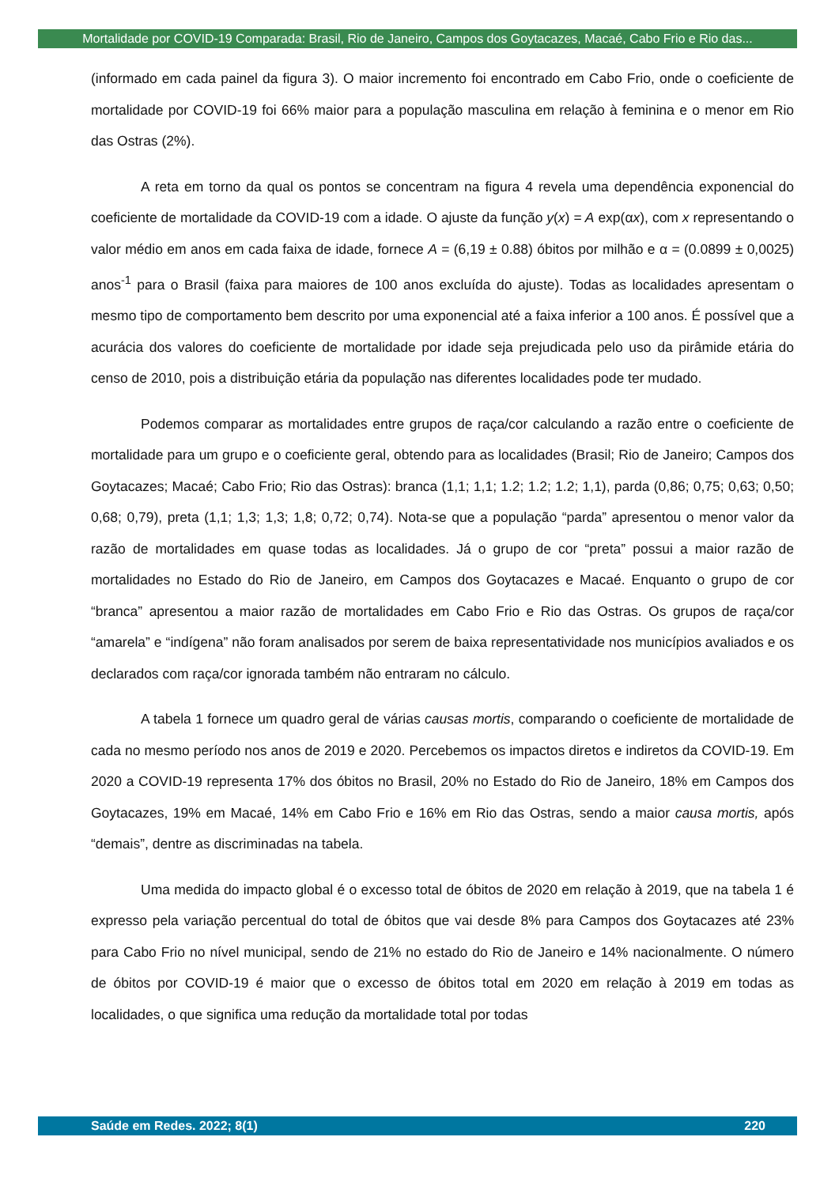Mortalidade por COVID-19 Comparada: Brasil, Rio de Janeiro, Campos dos Goytacazes, Macaé, Cabo Frio e Rio das...
(informado em cada painel da figura 3). O maior incremento foi encontrado em Cabo Frio, onde o coeficiente de mortalidade por COVID-19 foi 66% maior para a população masculina em relação à feminina e o menor em Rio das Ostras (2%).
A reta em torno da qual os pontos se concentram na figura 4 revela uma dependência exponencial do coeficiente de mortalidade da COVID-19 com a idade. O ajuste da função y(x) = A exp(αx), com x representando o valor médio em anos em cada faixa de idade, fornece A = (6,19 ± 0.88) óbitos por milhão e α = (0.0899 ± 0,0025) anos<sup>-1</sup> para o Brasil (faixa para maiores de 100 anos excluída do ajuste). Todas as localidades apresentam o mesmo tipo de comportamento bem descrito por uma exponencial até a faixa inferior a 100 anos. É possível que a acurácia dos valores do coeficiente de mortalidade por idade seja prejudicada pelo uso da pirâmide etária do censo de 2010, pois a distribuição etária da população nas diferentes localidades pode ter mudado.
Podemos comparar as mortalidades entre grupos de raça/cor calculando a razão entre o coeficiente de mortalidade para um grupo e o coeficiente geral, obtendo para as localidades (Brasil; Rio de Janeiro; Campos dos Goytacazes; Macaé; Cabo Frio; Rio das Ostras): branca (1,1; 1,1; 1.2; 1.2; 1.2; 1,1), parda (0,86; 0,75; 0,63; 0,50; 0,68; 0,79), preta (1,1; 1,3; 1,3; 1,8; 0,72; 0,74). Nota-se que a população “parda” apresentou o menor valor da razão de mortalidades em quase todas as localidades. Já o grupo de cor “preta” possui a maior razão de mortalidades no Estado do Rio de Janeiro, em Campos dos Goytacazes e Macaé. Enquanto o grupo de cor “branca” apresentou a maior razão de mortalidades em Cabo Frio e Rio das Ostras. Os grupos de raça/cor “amarela” e “indígena” não foram analisados por serem de baixa representatividade nos municípios avaliados e os declarados com raça/cor ignorada também não entraram no cálculo.
A tabela 1 fornece um quadro geral de várias causas mortis, comparando o coeficiente de mortalidade de cada no mesmo período nos anos de 2019 e 2020. Percebemos os impactos diretos e indiretos da COVID-19. Em 2020 a COVID-19 representa 17% dos óbitos no Brasil, 20% no Estado do Rio de Janeiro, 18% em Campos dos Goytacazes, 19% em Macaé, 14% em Cabo Frio e 16% em Rio das Ostras, sendo a maior causa mortis, após “demais”, dentre as discriminadas na tabela.
Uma medida do impacto global é o excesso total de óbitos de 2020 em relação à 2019, que na tabela 1 é expresso pela variação percentual do total de óbitos que vai desde 8% para Campos dos Goytacazes até 23% para Cabo Frio no nível municipal, sendo de 21% no estado do Rio de Janeiro e 14% nacionalmente. O número de óbitos por COVID-19 é maior que o excesso de óbitos total em 2020 em relação à 2019 em todas as localidades, o que significa uma redução da mortalidade total por todas
Saúde em Redes. 2022; 8(1) 220